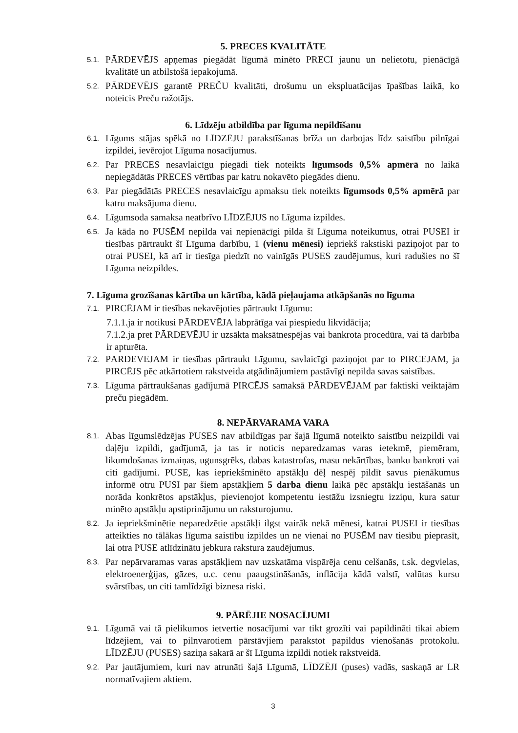5. PRECES KVALITĀTE
5.1.
PĀRDEVĒJS apņemas piegādāt līgumā minēto PRECI jaunu un nelietotu, pienācīgā kvalitātē un atbilstošā iepakojumā.
5.2.
PĀRDEVĒJS garantē PREČU kvalitāti, drošumu un ekspluatācijas īpašības laikā, ko noteicis Preču ražotājs.
6. Līdzēju atbildība par līguma nepildīšanu
6.1.
Līgums stājas spēkā no LĪDZĒJU parakstīšanas brīža un darbojas līdz saistību pilnīgai izpildei, ievērojot Līguma nosacījumus.
6.2.
Par PRECES nesavlaicīgu piegādi tiek noteikts līgumsods 0,5% apmērā no laikā nepiegādātās PRECES vērtības par katru nokavēto piegādes dienu.
6.3.
Par piegādātās PRECES nesavlaicīgu apmaksu tiek noteikts līgumsods 0,5% apmērā par katru maksājuma dienu.
6.4.
Līgumsoda samaksa neatbrīvo LĪDZĒJUS no Līguma izpildes.
6.5.
Ja kāda no PUSĒM nepilda vai nepienācīgi pilda šī Līguma noteikumus, otrai PUSEI ir tiesības pārtraukt šī Līguma darbību, 1 (vienu mēnesi) iepriekš rakstiski paziņojot par to otrai PUSEI, kā arī ir tiesīga piedzīt no vainīgās PUSES zaudējumus, kuri radušies no šī Līguma neizpildes.
7. Līguma grozīšanas kārtība un kārtība, kādā pieļaujama atkāpšanās no līguma
7.1.
PIRCĒJAM ir tiesības nekavējoties pārtraukt Līgumu:
7.1.1.ja ir notikusi PĀRDEVĒJA labprātīga vai piespiedu likvidācija;
7.1.2.ja pret PĀRDEVĒJU ir uzsākta maksātnespējas vai bankrota procedūra, vai tā darbība ir apturēta.
7.2.
PĀRDEVĒJAM ir tiesības pārtraukt Līgumu, savlaicīgi paziņojot par to PIRCĒJAM, ja PIRCĒJS pēc atkārtotiem rakstveida atgādinājumiem pastāvīgi nepilda savas saistības.
7.3.
Līguma pārtraukšanas gadījumā PIRCĒJS samaksā PĀRDEVĒJAM par faktiski veiktajām preču piegādēm.
8. NEPĀRVARAMA VARA
8.1.
Abas līgumslēdzējas PUSES nav atbildīgas par šajā līgumā noteikto saistību neizpildi vai daļēju izpildi, gadījumā, ja tas ir noticis neparedzamas varas ietekmē, piemēram, likumdošanas izmaiņas, ugunsgrēks, dabas katastrofas, masu nekārtības, banku bankroti vai citi gadījumi. PUSE, kas iepriekšminēto apstākļu dēļ nespēj pildīt savus pienākumus informē otru PUSI par šiem apstākļiem 5 darba dienu laikā pēc apstākļu iestāšanās un norāda konkrētos apstākļus, pievienojot kompetentu iestāžu izsniegtu izziņu, kura satur minēto apstākļu apstiprinājumu un raksturojumu.
8.2.
Ja iepriekšminētie neparedzētie apstākļi ilgst vairāk nekā mēnesi, katrai PUSEI ir tiesības atteikties no tālākas līguma saistību izpildes un ne vienai no PUSĒM nav tiesību pieprasīt, lai otra PUSE atlīdzinātu jebkura rakstura zaudējumus.
8.3.
Par nepārvaramas varas apstākļiem nav uzskatāma vispārēja cenu celšanās, t.sk. degvielas, elektroenerģijas, gāzes, u.c. cenu paaugstināšanās, inflācija kādā valstī, valūtas kursu svārstības, un citi tamlīdzīgi biznesa riski.
9. PĀRĒJIE NOSACĪJUMI
9.1.
Līgumā vai tā pielikumos ietvertie nosacījumi var tikt grozīti vai papildināti tikai abiem līdzējiem, vai to pilnvarotiem pārstāvjiem parakstot papildus vienošanās protokolu. LĪDZĒJU (PUSES) saziņa sakarā ar šī Līguma izpildi notiek rakstveidā.
9.2.
Par jautājumiem, kuri nav atrunāti šajā Līgumā, LĪDZĒJI (puses) vadās, saskaņā ar LR normatīvajiem aktiem.
3